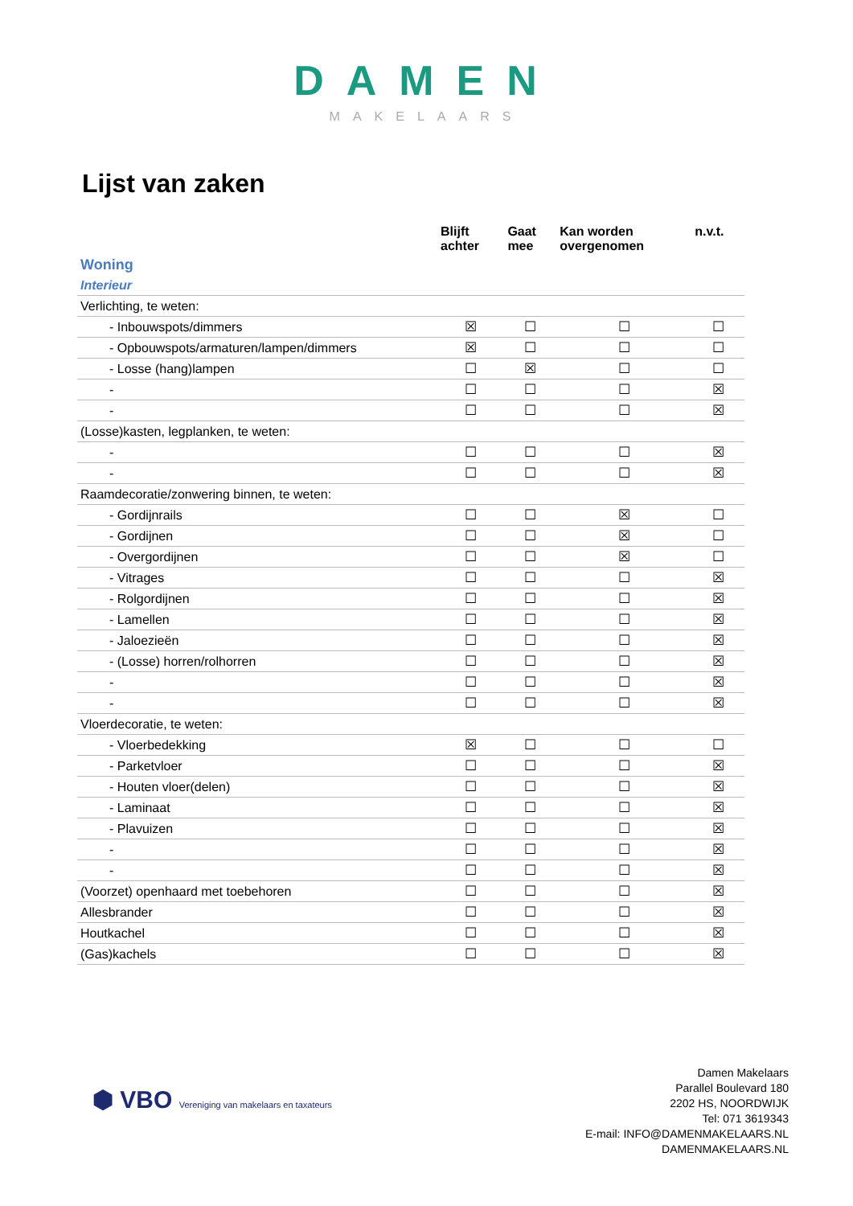DAMEN
MAKELAARS
Lijst van zaken
| | Blijft achter | Gaat mee | Kan worden overgenomen | n.v.t. |
| --- | --- | --- | --- | --- |
| Woning | | | | |
| Interieur | | | | |
| Verlichting, te weten: | | | | |
| - Inbouwspots/dimmers | ☒ | ☐ | ☐ | ☐ |
| - Opbouwspots/armaturen/lampen/dimmers | ☒ | ☐ | ☐ | ☐ |
| - Losse (hang)lampen | ☐ | ☒ | ☐ | ☐ |
| - | ☐ | ☐ | ☐ | ☒ |
| - | ☐ | ☐ | ☐ | ☒ |
| (Losse)kasten, legplanken, te weten: | | | | |
| - | ☐ | ☐ | ☐ | ☒ |
| - | ☐ | ☐ | ☐ | ☒ |
| Raamdecoratie/zonwering binnen, te weten: | | | | |
| - Gordijnrails | ☐ | ☐ | ☒ | ☐ |
| - Gordijnen | ☐ | ☐ | ☒ | ☐ |
| - Overgordijnen | ☐ | ☐ | ☒ | ☐ |
| - Vitrages | ☐ | ☐ | ☐ | ☒ |
| - Rolgordijnen | ☐ | ☐ | ☐ | ☒ |
| - Lamellen | ☐ | ☐ | ☐ | ☒ |
| - Jaloezieën | ☐ | ☐ | ☐ | ☒ |
| - (Losse) horren/rolhorren | ☐ | ☐ | ☐ | ☒ |
| - | ☐ | ☐ | ☐ | ☒ |
| - | ☐ | ☐ | ☐ | ☒ |
| Vloerdecoratie, te weten: | | | | |
| - Vloerbedekking | ☒ | ☐ | ☐ | ☐ |
| - Parketvloer | ☐ | ☐ | ☐ | ☒ |
| - Houten vloer(delen) | ☐ | ☐ | ☐ | ☒ |
| - Laminaat | ☐ | ☐ | ☐ | ☒ |
| - Plavuizen | ☐ | ☐ | ☐ | ☒ |
| - | ☐ | ☐ | ☐ | ☒ |
| - | ☐ | ☐ | ☐ | ☒ |
| (Voorzet) openhaard met toebehoren | ☐ | ☐ | ☐ | ☒ |
| Allesbrander | ☐ | ☐ | ☐ | ☒ |
| Houtkachel | ☐ | ☐ | ☐ | ☒ |
| (Gas)kachels | ☐ | ☐ | ☐ | ☒ |
⬢ VBO Vereniging van makelaars en taxateurs
Damen Makelaars
Parallel Boulevard 180
2202 HS, NOORDWIJK
Tel: 071 3619343
E-mail: INFO@DAMENMAKELAARS.NL
DAMENMAKELAARS.NL